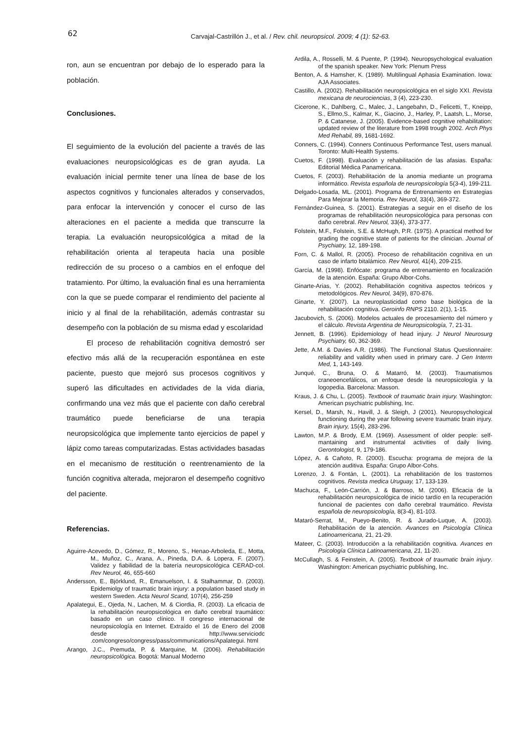62
Carvajal-Castrillón J., et al. / Rev. chil. neuropsicol. 2009; 4 (1): 52-63.
ron, aun se encuentran por debajo de lo esperado para la población.
Conclusiones.
El seguimiento de la evolución del paciente a través de las evaluaciones neuropsicológicas es de gran ayuda. La evaluación inicial permite tener una línea de base de los aspectos cognitivos y funcionales alterados y conservados, para enfocar la intervención y conocer el curso de las alteraciones en el paciente a medida que transcurre la terapia. La evaluación neuropsicológica a mitad de la rehabilitación orienta al terapeuta hacia una posible redirección de su proceso o a cambios en el enfoque del tratamiento. Por último, la evaluación final es una herramienta con la que se puede comparar el rendimiento del paciente al inicio y al final de la rehabilitación, además contrastar su desempeño con la población de su misma edad y escolaridad
El proceso de rehabilitación cognitiva demostró ser efectivo más allá de la recuperación espontánea en este paciente, puesto que mejoró sus procesos cognitivos y superó las dificultades en actividades de la vida diaria, confirmando una vez más que el paciente con daño cerebral traumático puede beneficiarse de una terapia neuropsicológica que implemente tanto ejercicios de papel y lápiz como tareas computarizadas. Estas actividades basadas en el mecanismo de restitución o reentrenamiento de la función cognitiva alterada, mejoraron el desempeño cognitivo del paciente.
Referencias.
Aguirre-Acevedo, D., Gómez, R., Moreno, S., Henao-Arboleda, E., Motta, M., Muñoz, C., Arana, A., Pineda, D.A. & Lopera, F. (2007). Validez y fiabilidad de la batería neuropsicológica CERAD-col. Rev Neurol, 46, 655-660
Andersson, E., Björklund, R., Emanuelson, I. & Stalhammar, D. (2003). Epidemiolgy of traumatic brain injury: a population based study in western Sweden. Acta Neurol Scand, 107(4), 256-259
Apalategui, E., Ojeda, N., Lachen, M. & Ciordia, R. (2003). La eficacia de la rehabilitación neuropsicológica en daño cerebral traumático: basado en un caso clínico. II congreso internacional de neuropsicología en Internet. Extraído el 16 de Enero del 2008 desde http://www.serviciodc .com/congreso/congress/pass/communications/Apalategui. html
Arango, J.C., Premuda, P. & Marquine, M. (2006). Rehabilitación neuropsicológica. Bogotá: Manual Moderno
Ardila, A., Rosselli, M. & Puente, P. (1994). Neuropsychological evaluation of the spanish speaker. New York: Plenum Press
Benton, A. & Hamsher, K. (1989). Multilingual Aphasia Examination. Iowa: AJA Associates.
Castillo, A. (2002). Rehabilitación neuropsicológica en el siglo XXI. Revista mexicana de neurociencias, 3 (4), 223-230.
Cicerone, K., Dahlberg, C., Malec, J., Langebahn, D., Felicetti, T., Kneipp, S., Ellmo,S., Kalmar, K., Giacino, J., Harley, P., Laatsh, L., Morse, P. & Catanese, J. (2005). Evidence-based cognitive rehabilitation: updated review of the literature from 1998 trough 2002. Arch Phys Med Rehabil, 89, 1681-1692.
Conners, C. (1994). Conners Continuous Performance Test, users manual. Toronto: Multi-Health Systems.
Cuetos, F. (1998). Evaluación y rehabilitación de las afasias. España: Editorial Médica Panamericana.
Cuetos, F. (2003). Rehabilitación de la anomia mediante un programa informático. Revista española de neuropsicología 5(3-4), 199-211.
Delgado-Losada, ML. (2001). Programa de Entrenamiento en Estrategias Para Mejorar la Memoria. Rev Neurol, 33(4), 369-372.
Fernández-Guinea, S. (2001). Estrategias a seguir en el diseño de los programas de rehabilitación neuropsicológica para personas con daño cerebral. Rev Neurol, 33(4), 373-377.
Folstein, M.F., Folstein, S.E. & McHugh, P.R. (1975). A practical method for grading the cognitive state of patients for the clinician. Journal of Psychiatry, 12, 189-198.
Forn, C. & Mallol, R. (2005). Proceso de rehabilitación cognitiva en un caso de infarto bitalámico. Rev Neurol, 41(4), 209-215.
García, M. (1998). Enfócate: programa de entrenamiento en focalización de la atención. España: Grupo Albor-Cohs.
Ginarte-Arias, Y. (2002). Rehabilitación cognitiva aspectos teóricos y metodológicos. Rev Neurol, 34(9), 870-876.
Ginarte, Y. (2007). La neuroplasticidad como base biológica de la rehabilitación cognitiva. Geroinfo RNPS 2110. 2(1), 1-15.
Jacubovich, S. (2006). Modelos actuales de procesamiento del número y el cálculo. Revista Argentina de Neuropsicología, 7, 21-31.
Jennett, B. (1996). Epidemiology of head injury. J Neurol Neurosurg Psychiatry, 60, 362-369.
Jette, A.M. & Davies A.R. (1986). The Functional Status Questionnaire: reliability and validity when used in primary care. J Gen Interm Med, 1, 143-149.
Junqué, C., Bruna, O. & Matarró, M. (2003). Traumatismos craneoencefálicos, un enfoque desde la neuropsicología y la logopedia. Barcelona: Masson.
Kraus, J. & Chu, L. (2005). Textbook of traumatic brain injury. Washington: American psychiatric publishing, Inc.
Kersel, D., Marsh, N., Havill, J. & Sleigh, J (2001). Neuropsychological functioning during the year following severe traumatic brain injury. Brain injury, 15(4), 283-296.
Lawton, M.P. & Brody, E.M. (1969). Assessment of older people: self-mantaining and instrumental activities of daily living. Gerontologist, 9, 179-186.
López, A. & Cañoto, R. (2000). Escucha: programa de mejora de la atención auditiva. España: Grupo Albor-Cohs.
Lorenzo, J. & Fontán, L. (2001). La rehabilitación de los trastornos cognitivos. Revista medica Uruguay, 17, 133-139.
Machuca, F., León-Carrión, J. & Barroso, M. (2006). Eficacia de la rehabilitación neuropsicológica de inicio tardío en la recuperación funcional de pacientes con daño cerebral traumático. Revista española de neuropsicología, 8(3-4), 81-103.
Mataró-Serrat, M., Pueyo-Benito, R. & Jurado-Luque, A. (2003). Rehabilitación de la atención. Avances en Psicología Clínica Latinoamericana, 21, 21-29.
Mateer, C. (2003). Introducción a la rehabilitación cognitiva. Avances en Psicología Clínica Latinoamericana, 21, 11-20.
McCullagh, S. & Feinstein, A. (2005). Textbook of traumatic brain injury. Washington: American psychiatric publishing, Inc.